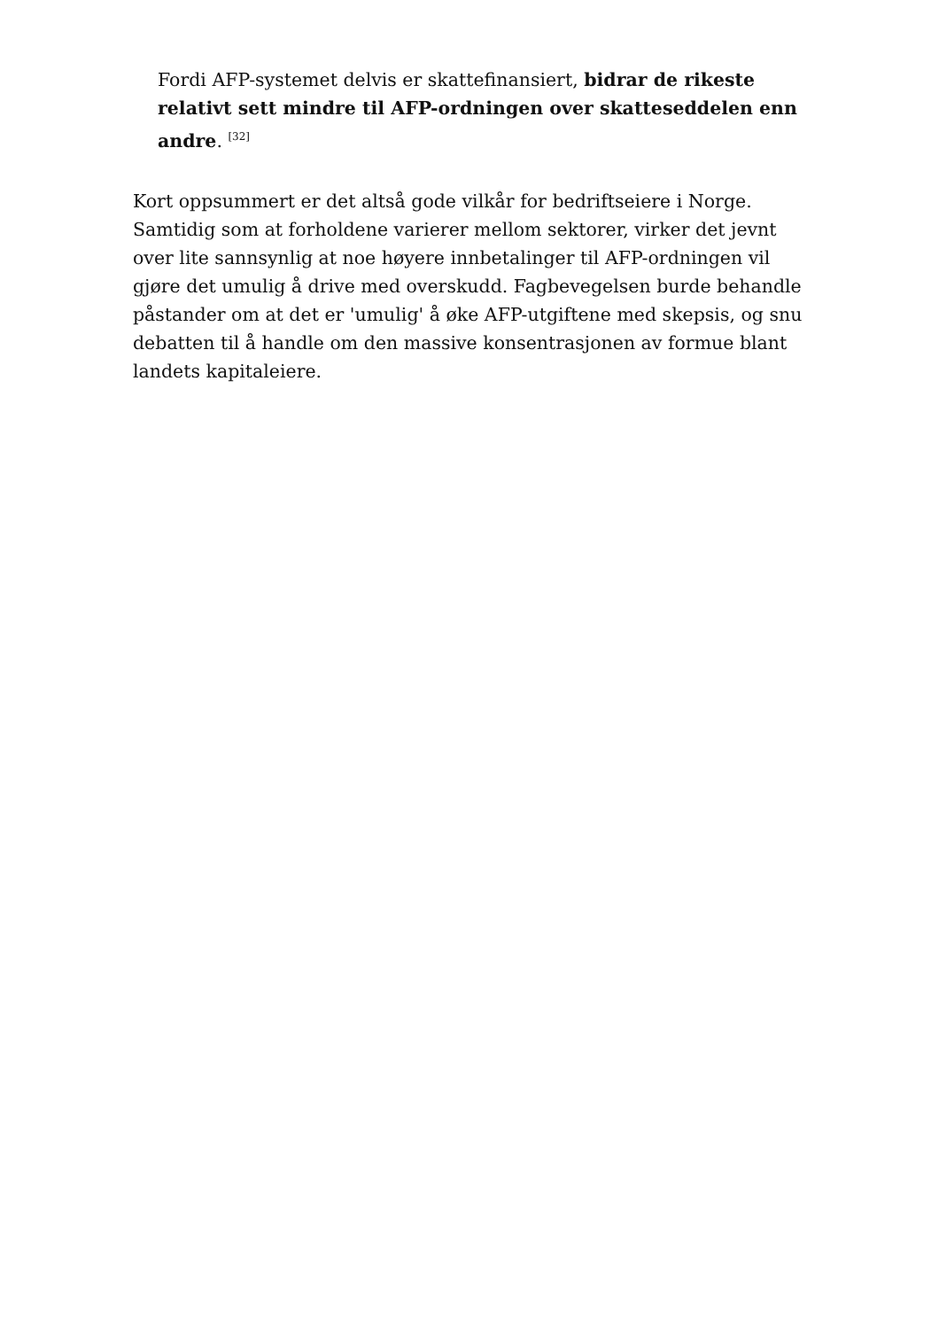Fordi AFP-systemet delvis er skattefinansiert, bidrar de rikeste relativt sett mindre til AFP-ordningen over skatteseddelen enn andre. <sup>[32]</sup>
Kort oppsummert er det altså gode vilkår for bedriftseiere i Norge. Samtidig som at forholdene varierer mellom sektorer, virker det jevnt over lite sannsynlig at noe høyere innbetalinger til AFP-ordningen vil gjøre det umulig å drive med overskudd. Fagbevegelsen burde behandle påstander om at det er 'umulig' å øke AFP-utgiftene med skepsis, og snu debatten til å handle om den massive konsentrasjonen av formue blant landets kapitaleiere.